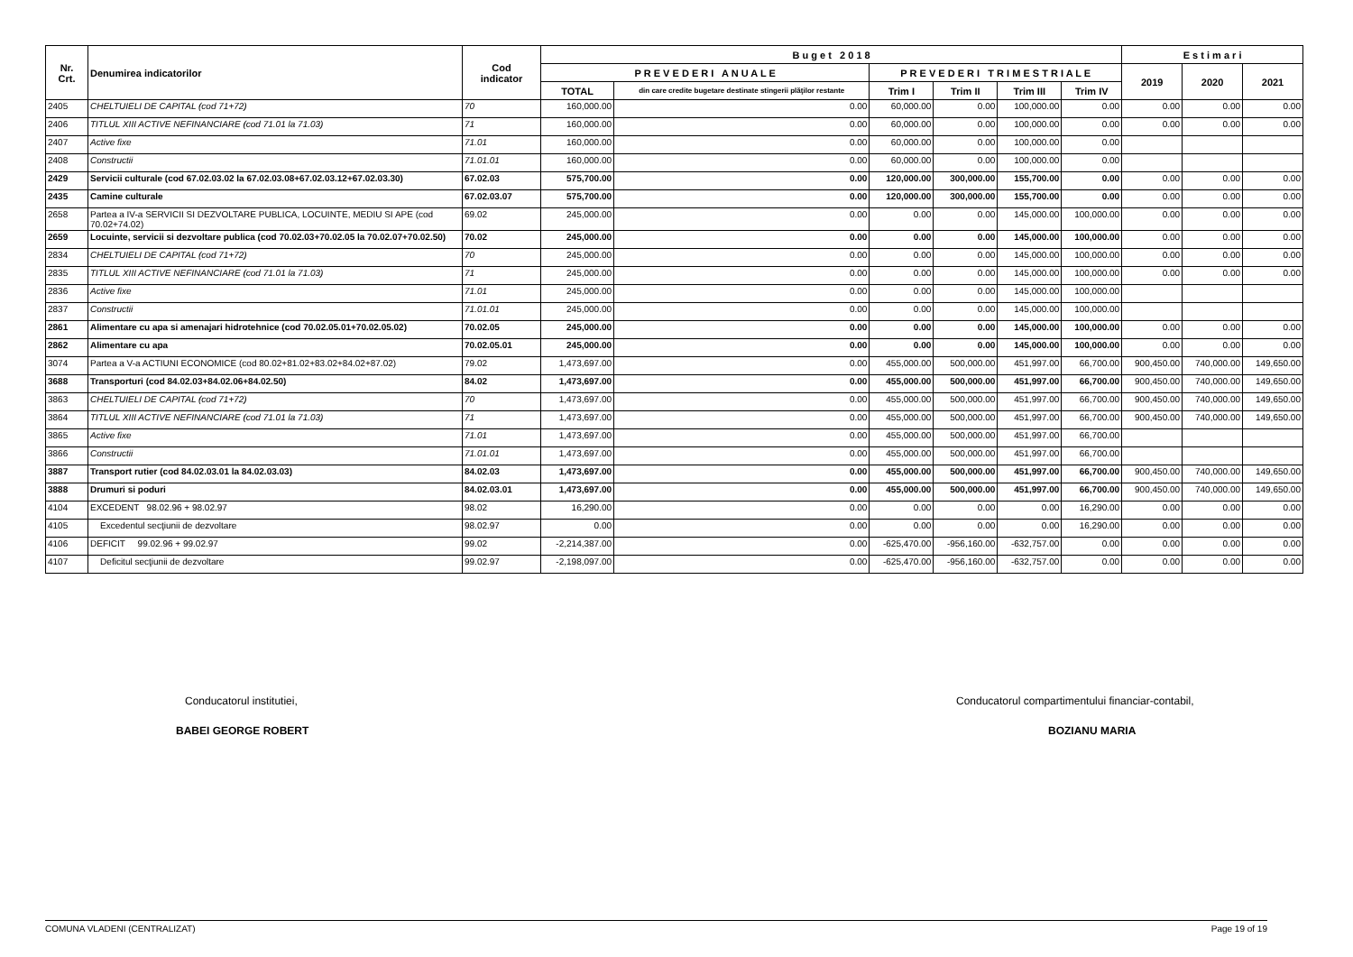| Nr. Crt. | Denumirea indicatorilor | Cod indicator | B u g e t 2 0 1 8 | | | | | | E s t i m a r i | | |
| --- | --- | --- | --- | --- | --- | --- | --- | --- | --- | --- | --- |
| | | | P R E V E D E R I A N U A L E | | P R E V E D E R I T R I M E S T R I A L E | | | | 2019 | 2020 | 2021 |
| | | | TOTAL | din care credite bugetare destinate stingerii plăţilor restante | Trim I | Trim II | Trim III | Trim IV | | | |
| 2405 | CHELTUIELI DE CAPITAL (cod 71+72) | 70 | 160,000.00 | 0.00 | 60,000.00 | 0.00 | 100,000.00 | 0.00 | 0.00 | 0.00 | 0.00 |
| 2406 | TITLUL XIII ACTIVE NEFINANCIARE (cod 71.01 la 71.03) | 71 | 160,000.00 | 0.00 | 60,000.00 | 0.00 | 100,000.00 | 0.00 | 0.00 | 0.00 | 0.00 |
| 2407 | Active fixe | 71.01 | 160,000.00 | 0.00 | 60,000.00 | 0.00 | 100,000.00 | 0.00 | | | |
| 2408 | Constructii | 71.01.01 | 160,000.00 | 0.00 | 60,000.00 | 0.00 | 100,000.00 | 0.00 | | | |
| 2429 | Servicii culturale (cod 67.02.03.02 la 67.02.03.08+67.02.03.12+67.02.03.30) | 67.02.03 | 575,700.00 | 0.00 | 120,000.00 | 300,000.00 | 155,700.00 | 0.00 | 0.00 | 0.00 | 0.00 |
| 2435 | Camine culturale | 67.02.03.07 | 575,700.00 | 0.00 | 120,000.00 | 300,000.00 | 155,700.00 | 0.00 | 0.00 | 0.00 | 0.00 |
| 2658 | Partea a IV-a SERVICII SI DEZVOLTARE PUBLICA, LOCUINTE, MEDIU SI APE (cod 70.02+74.02) | 69.02 | 245,000.00 | 0.00 | 0.00 | 0.00 | 145,000.00 | 100,000.00 | 0.00 | 0.00 | 0.00 |
| 2659 | Locuinte, servicii si dezvoltare publica (cod 70.02.03+70.02.05 la 70.02.07+70.02.50) | 70.02 | 245,000.00 | 0.00 | 0.00 | 0.00 | 145,000.00 | 100,000.00 | 0.00 | 0.00 | 0.00 |
| 2834 | CHELTUIELI DE CAPITAL (cod 71+72) | 70 | 245,000.00 | 0.00 | 0.00 | 0.00 | 145,000.00 | 100,000.00 | 0.00 | 0.00 | 0.00 |
| 2835 | TITLUL XIII ACTIVE NEFINANCIARE (cod 71.01 la 71.03) | 71 | 245,000.00 | 0.00 | 0.00 | 0.00 | 145,000.00 | 100,000.00 | 0.00 | 0.00 | 0.00 |
| 2836 | Active fixe | 71.01 | 245,000.00 | 0.00 | 0.00 | 0.00 | 145,000.00 | 100,000.00 | | | |
| 2837 | Constructii | 71.01.01 | 245,000.00 | 0.00 | 0.00 | 0.00 | 145,000.00 | 100,000.00 | | | |
| 2861 | Alimentare cu apa si amenajari hidrotehnice (cod 70.02.05.01+70.02.05.02) | 70.02.05 | 245,000.00 | 0.00 | 0.00 | 0.00 | 145,000.00 | 100,000.00 | 0.00 | 0.00 | 0.00 |
| 2862 | Alimentare cu apa | 70.02.05.01 | 245,000.00 | 0.00 | 0.00 | 0.00 | 145,000.00 | 100,000.00 | 0.00 | 0.00 | 0.00 |
| 3074 | Partea a V-a ACTIUNI ECONOMICE (cod 80.02+81.02+83.02+84.02+87.02) | 79.02 | 1,473,697.00 | 0.00 | 455,000.00 | 500,000.00 | 451,997.00 | 66,700.00 | 900,450.00 | 740,000.00 | 149,650.00 |
| 3688 | Transporturi (cod 84.02.03+84.02.06+84.02.50) | 84.02 | 1,473,697.00 | 0.00 | 455,000.00 | 500,000.00 | 451,997.00 | 66,700.00 | 900,450.00 | 740,000.00 | 149,650.00 |
| 3863 | CHELTUIELI DE CAPITAL (cod 71+72) | 70 | 1,473,697.00 | 0.00 | 455,000.00 | 500,000.00 | 451,997.00 | 66,700.00 | 900,450.00 | 740,000.00 | 149,650.00 |
| 3864 | TITLUL XIII ACTIVE NEFINANCIARE (cod 71.01 la 71.03) | 71 | 1,473,697.00 | 0.00 | 455,000.00 | 500,000.00 | 451,997.00 | 66,700.00 | 900,450.00 | 740,000.00 | 149,650.00 |
| 3865 | Active fixe | 71.01 | 1,473,697.00 | 0.00 | 455,000.00 | 500,000.00 | 451,997.00 | 66,700.00 | | | |
| 3866 | Constructii | 71.01.01 | 1,473,697.00 | 0.00 | 455,000.00 | 500,000.00 | 451,997.00 | 66,700.00 | | | |
| 3887 | Transport rutier (cod 84.02.03.01 la 84.02.03.03) | 84.02.03 | 1,473,697.00 | 0.00 | 455,000.00 | 500,000.00 | 451,997.00 | 66,700.00 | 900,450.00 | 740,000.00 | 149,650.00 |
| 3888 | Drumuri si poduri | 84.02.03.01 | 1,473,697.00 | 0.00 | 455,000.00 | 500,000.00 | 451,997.00 | 66,700.00 | 900,450.00 | 740,000.00 | 149,650.00 |
| 4104 | EXCEDENT 98.02.96 + 98.02.97 | 98.02 | 16,290.00 | 0.00 | 0.00 | 0.00 | 0.00 | 16,290.00 | 0.00 | 0.00 | 0.00 |
| 4105 | Excedentul secţiunii de dezvoltare | 98.02.97 | 0.00 | 0.00 | 0.00 | 0.00 | 0.00 | 16,290.00 | 0.00 | 0.00 | 0.00 |
| 4106 | DEFICIT 99.02.96 + 99.02.97 | 99.02 | -2,214,387.00 | 0.00 | -625,470.00 | -956,160.00 | -632,757.00 | 0.00 | 0.00 | 0.00 | 0.00 |
| 4107 | Deficitul secţiunii de dezvoltare | 99.02.97 | -2,198,097.00 | 0.00 | -625,470.00 | -956,160.00 | -632,757.00 | 0.00 | 0.00 | 0.00 | 0.00 |
Conducatorul institutiei,
BABEI GEORGE ROBERT
Conducatorul compartimentului financiar-contabil,
BOZIANU MARIA
COMUNA VLADENI (CENTRALIZAT) Page 19 of 19